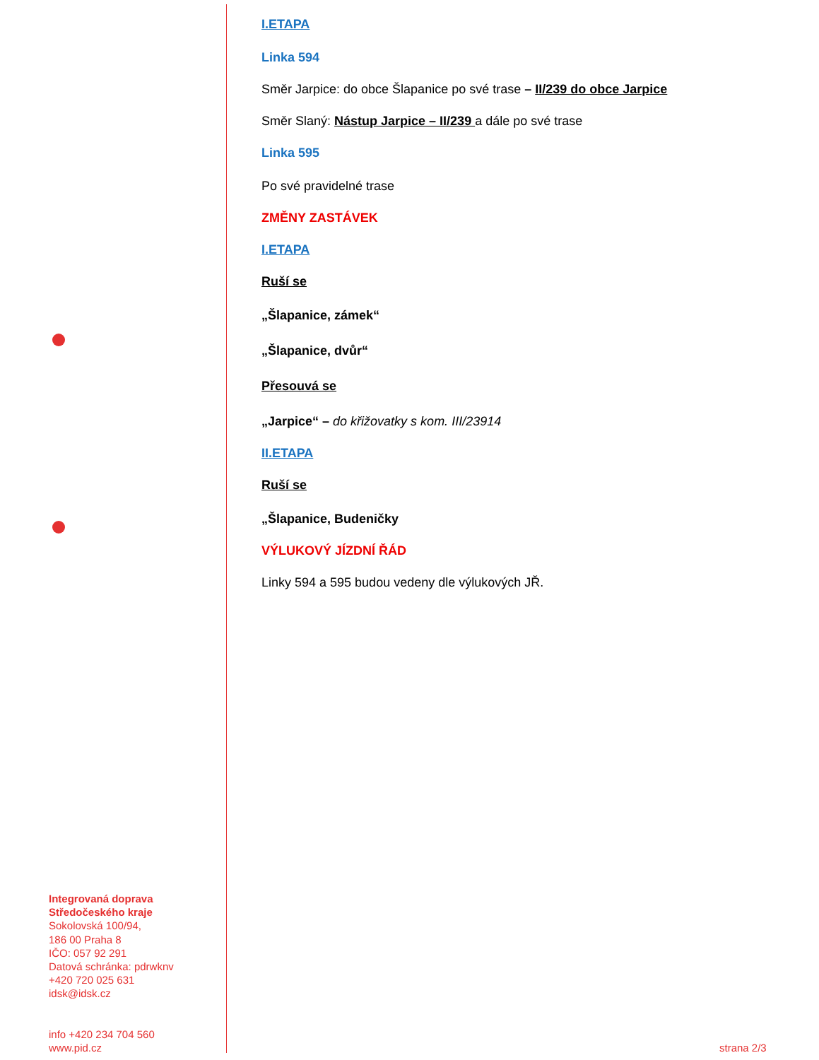I.ETAPA
Linka 594
Směr Jarpice: do obce Šlapanice po své trase – II/239 do obce Jarpice
Směr Slaný: Nástup Jarpice – II/239 a dále po své trase
Linka 595
Po své pravidelné trase
ZMĚNY ZASTÁVEK
I.ETAPA
Ruší se
„Šlapanice, zámek“
„Šlapanice, dvůr“
Přesouvá se
„Jarpice“ – do křižovatky s kom. III/23914
II.ETAPA
Ruší se
„Šlapanice, Budeničky
VÝLUKOVÝ JÍZDNÍ ŘÁD
Linky 594 a 595 budou vedeny dle výlukových JŘ.
Integrovaná doprava
Středočeského kraje
Sokolovská 100/94,
186 00 Praha 8
IČO: 057 92 291
Datová schránka: pdrwknv
+420 720 025 631
idsk@idsk.cz
info +420 234 704 560
www.pid.cz
strana 2/3